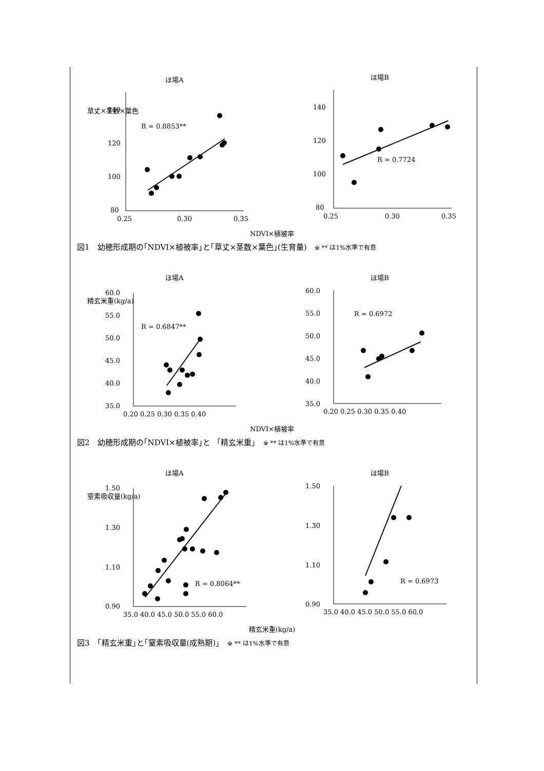ほ場A
草丈×茎数×葉色
140
120
100
80
0.25
0.30
0.35
R = 0.8853**
ほ場B
140
120
100
80
0.25
0.30
0.35
R = 0.7724
NDVI×植被率
図1　幼穂形成期の｢NDVI×植被率｣と｢草丈×茎数×葉色｣(生育量)　※ ** は1%水準で有意
ほ場A
精玄米重(kg/a)
60.0
55.0
50.0
45.0
40.0
35.0
0.20 0.25 0.30 0.35 0.40
R = 0.6847**
ほ場B
60.0
55.0
50.0
45.0
40.0
35.0
0.20 0.25 0.30 0.35 0.40
R = 0.6972
NDVI×植被率
図2　幼穂形成期の｢NDVI×植被率｣と 「精玄米重」　※ ** は1%水準で有意
ほ場A
窒素吸収量(kg/a)
1.50
1.30
1.10
0.90
35.0 40.0 45.0 50.0 55.0 60.0
R = 0.8064**
ほ場B
1.50
1.30
1.10
0.90
35.0 40.0 45.0 50.0 55.0 60.0
R = 0.6973
精玄米重(kg/a)
図3　「精玄米重｣と｢窒素吸収量(成熟期)」　※ ** は1%水準で有意